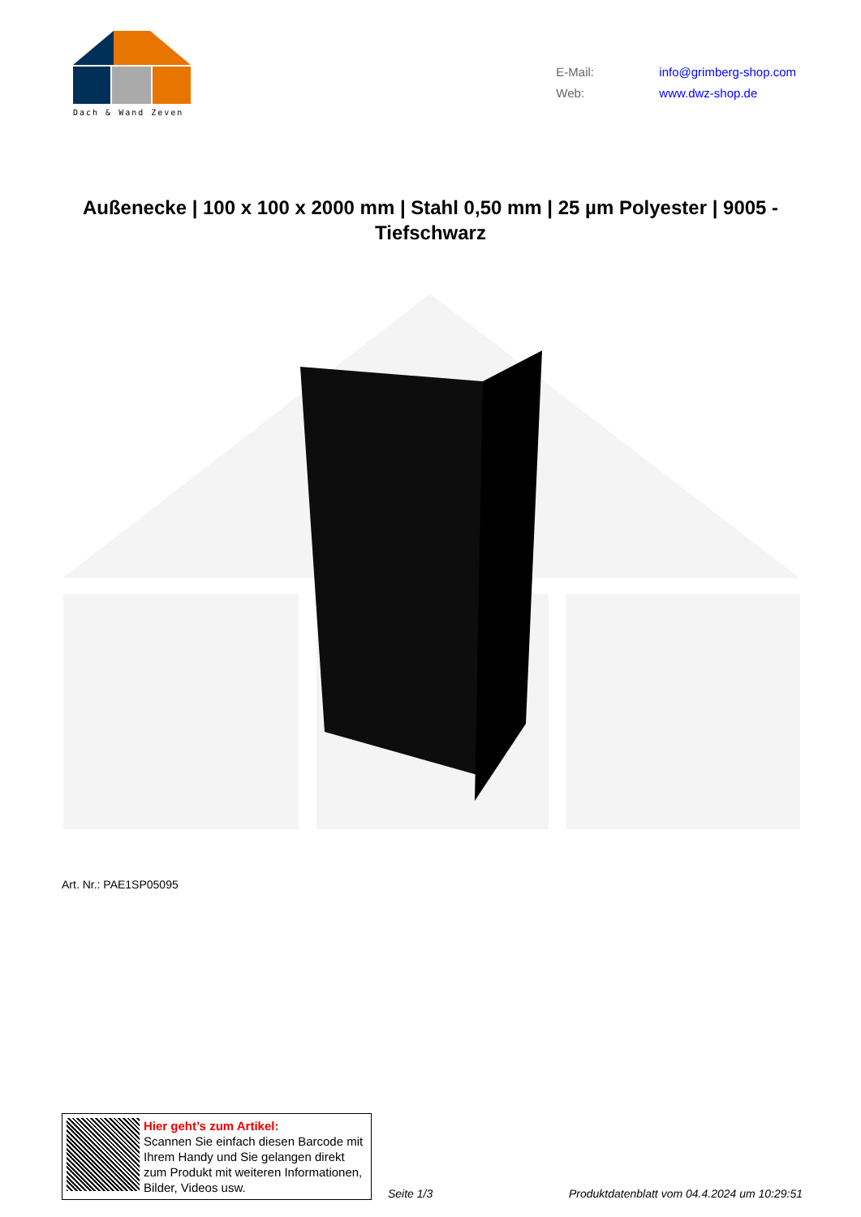Dach & Wand Zeven
E-Mail: info@grimberg-shop.com
Web: www.dwz-shop.de
Außenecke | 100 x 100 x 2000 mm | Stahl 0,50 mm | 25 µm Polyester | 9005 - Tiefschwarz
Art. Nr.: PAE1SP05095
Hier geht’s zum Artikel:
Scannen Sie einfach diesen Barcode mit Ihrem Handy und Sie gelangen direkt zum Produkt mit weiteren Informationen, Bilder, Videos usw.
Seite 1/3
Produktdatenblatt vom 04.4.2024 um 10:29:51